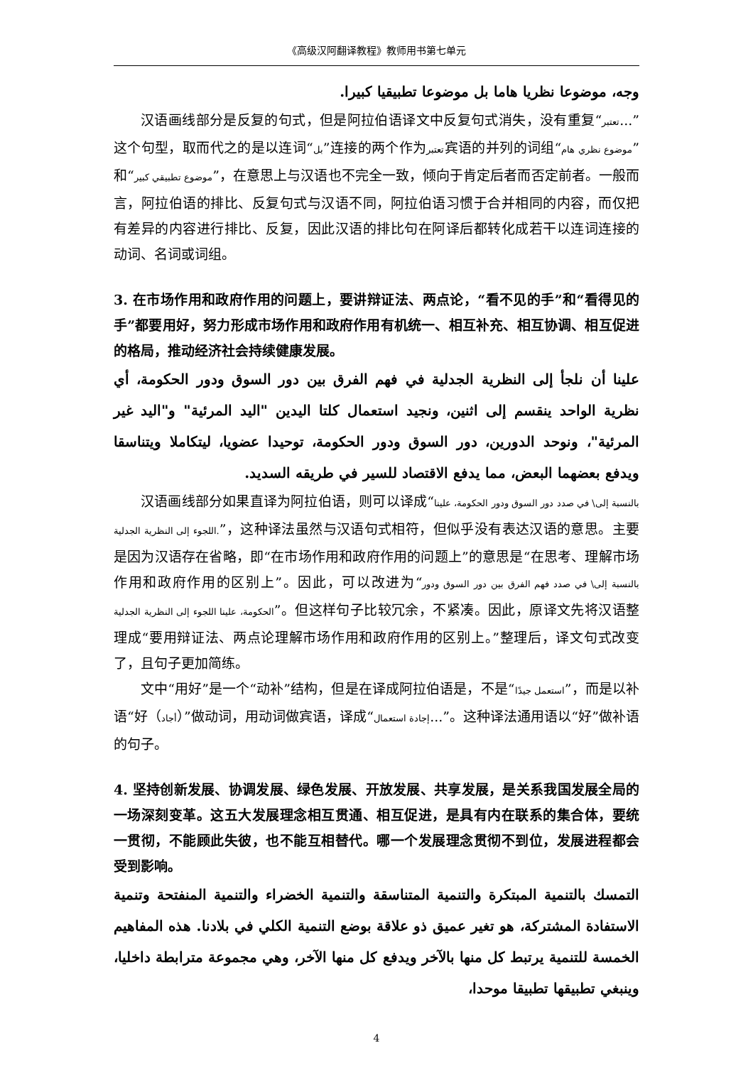《高级汉阿翻译教程》教师用书第七单元
وجه، موضوعا نظريا هاما بل موضوعا تطبيقيا كبيرا.
汉语画线部分是反复的句式，但是阿拉伯语译文中反复句式消失，没有重复“تعتبر...”这个句型，取而代之的是以连词“بل”连接的两个作为تعتبر宾语的并列的词组“موضوع نظري هام”和“موضوع تطبيقي كبير”，在意思上与汉语也不完全一致，倾向于肯定后者而否定前者。一般而言，阿拉伯语的排比、反复句式与汉语不同，阿拉伯语习惯于合并相同的内容，而仅把有差异的内容进行排比、反复，因此汉语的排比句在阿译后都转化成若干以连词连接的动词、名词或词组。
3. 在市场作用和政府作用的问题上，要讲辩证法、两点论，“看不见的手”和“看得见的手”都要用好，努力形成市场作用和政府作用有机统一、相互补充、相互协调、相互促进的格局，推动经济社会持续健康发展。
علينا أن نلجأ إلى النظرية الجدلية في فهم الفرق بين دور السوق ودور الحكومة، أي نظرية الواحد ينقسم إلى اثنين، ونجيد استعمال كلتا اليدين "اليد المرئية" و"اليد غير المرئية"، ونوحد الدورين، دور السوق ودور الحكومة، توحيدا عضويا، ليتكاملا ويتناسقا ويدفع بعضهما البعض، مما يدفع الاقتصاد للسير في طريقه السديد.
汉语画线部分如果直译为阿拉伯语，则可以译成“بالنسبة إلى\ في صدد دور السوق ودور الحكومة، علينا اللجوء إلى النظرية الجدلية.”，这种译法虽然与汉语句式相符，但似乎没有表达汉语的意思。主要是因为汉语存在省略，即“在市场作用和政府作用的问题上”的意思是“在思考、理解市场作用和政府作用的区别上”。因此，可以改进为“بالنسبة إلى\ في صدد فهم الفرق بين دور السوق ودور الحكومة، علينا اللجوء إلى النظرية الجدلية”。但这样句子比较冗余，不紧凑。因此，原译文先将汉语整理成“要用辩证法、两点论理解市场作用和政府作用的区别上。”整理后，译文句式改变了，且句子更加简练。
文中“用好”是一个“动补”结构，但是在译成阿拉伯语是，不是“استعمل جيدًا”，而是以补语“好（أجاد）”做动词，用动词做宾语，译成“إجادة استعمال...”。这种译法通用语以“好”做补语的句子。
4. 坚持创新发展、协调发展、绿色发展、开放发展、共享发展，是关系我国发展全局的一场深刻变革。这五大发展理念相互贯通、相互促进，是具有内在联系的集合体，要统一贯彻，不能顾此失彼，也不能互相替代。哪一个发展理念贯彻不到位，发展进程都会受到影响。
التمسك بالتنمية المبتكرة والتنمية المتناسقة والتنمية الخضراء والتنمية المنفتحة وتنمية الاستفادة المشتركة، هو تغير عميق ذو علاقة بوضع التنمية الكلي في بلادنا. هذه المفاهيم الخمسة للتنمية يرتبط كل منها بالآخر ويدفع كل منها الآخر، وهي مجموعة مترابطة داخليا، وينبغي تطبيقها تطبيقا موحدا،
4